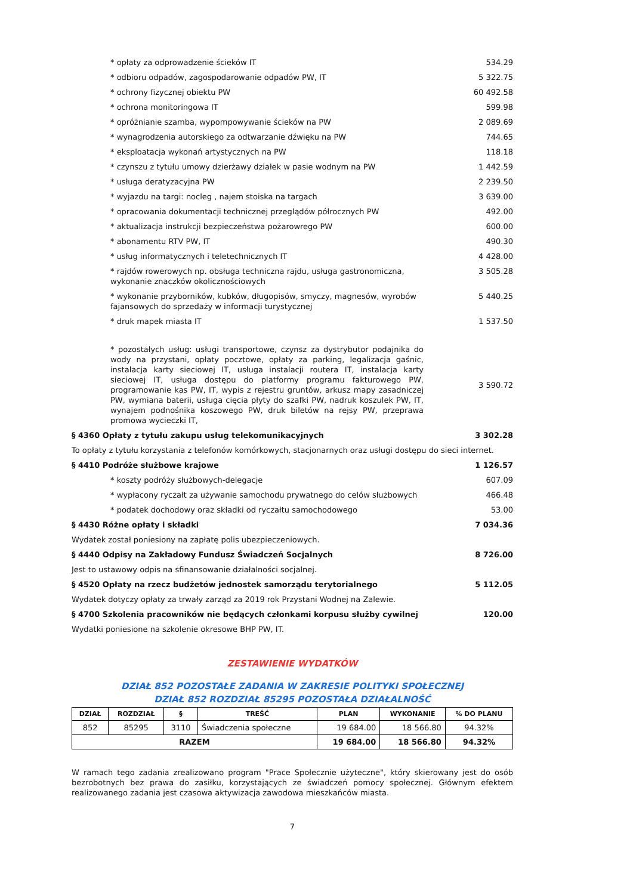* opłaty za odprowadzenie ścieków IT 534.29
* odbioru odpadów, zagospodarowanie odpadów PW, IT 5 322.75
* ochrony fizycznej obiektu PW 60 492.58
* ochrona monitoringowa IT 599.98
* opróżnianie szamba, wypompowywanie ścieków na PW 2 089.69
* wynagrodzenia autorskiego za odtwarzanie dźwięku na PW 744.65
* eksploatacja wykonań artystycznych na PW 118.18
* czynszu z tytułu umowy dzierżawy działek w pasie wodnym na PW 1 442.59
* usługa deratyzacyjna PW 2 239.50
* wyjazdu na targi: nocleg , najem stoiska na targach 3 639.00
* opracowania dokumentacji technicznej przeglądów półrocznych PW 492.00
* aktualizacja instrukcji bezpieczeństwa pożarowrego PW 600.00
* abonamentu RTV PW, IT 490.30
* usług informatycznych i teletechnicznych IT 4 428.00
* rajdów rowerowych np. obsługa techniczna rajdu, usługa gastronomiczna, wykonanie znaczków okolicznościowych 3 505.28
* wykonanie przyborników, kubków, długopisów, smyczy, magnesów, wyrobów fajansowych do sprzedaży w informacji turystycznej 5 440.25
* druk mapek miasta IT 1 537.50
* pozostałych usług: usługi transportowe, czynsz za dystrybutor podajnika do wody na przystani, opłaty pocztowe, opłaty za parking, legalizacja gaśnic, instalacja karty sieciowej IT, usługa instalacji routera IT, instalacja karty sieciowej IT, usługa dostępu do platformy programu fakturowego PW, programowanie kas PW, IT, wypis z rejestru gruntów, arkusz mapy zasadniczej PW, wymiana baterii, usługa cięcia płyty do szafki PW, nadruk koszulek PW, IT, wynajem podnośnika koszowego PW, druk biletów na rejsy PW, przeprawa promowa wycieczki IT, 3 590.72
§ 4360 Opłaty z tytułu zakupu usług telekomunikacyjnych 3 302.28
To opłaty z tytułu korzystania z telefonów komórkowych, stacjonarnych oraz usługi dostępu do sieci internet.
§ 4410 Podróże służbowe krajowe 1 126.57
* koszty podróży służbowych-delegacje 607.09
* wypłacony ryczałt za używanie samochodu prywatnego do celów służbowych 466.48
* podatek dochodowy oraz składki od ryczałtu samochodowego 53.00
§ 4430 Różne opłaty i składki 7 034.36
Wydatek został poniesiony na zapłatę polis ubezpieczeniowych.
§ 4440 Odpisy na Zakładowy Fundusz Świadczeń Socjalnych 8 726.00
Jest to ustawowy odpis na sfinansowanie działalności socjalnej.
§ 4520 Opłaty na rzecz budżetów jednostek samorządu terytorialnego 5 112.05
Wydatek dotyczy opłaty za trwały zarząd za 2019 rok Przystani Wodnej na Zalewie.
§ 4700 Szkolenia pracowników nie będących członkami korpusu służby cywilnej 120.00
Wydatki poniesione na szkolenie okresowe BHP PW, IT.
ZESTAWIENIE WYDATKÓW
DZIAŁ 852 POZOSTAŁE ZADANIA W ZAKRESIE POLITYKI SPOŁECZNEJ
DZIAŁ 852 ROZDZIAŁ 85295 POZOSTAŁA DZIAŁALNOŚĆ
| DZIAŁ | ROZDZIAŁ | § | TREŚĆ | PLAN | WYKONANIE | % DO PLANU |
| --- | --- | --- | --- | --- | --- | --- |
| 852 | 85295 | 3110 | Świadczenia społeczne | 19 684.00 | 18 566.80 | 94.32% |
| RAZEM | | | | 19 684.00 | 18 566.80 | 94.32% |
W ramach tego zadania zrealizowano program "Prace Społecznie użyteczne", który skierowany jest do osób bezrobotnych bez prawa do zasiłku, korzystających ze świadczeń pomocy społecznej. Głównym efektem realizowanego zadania jest czasowa aktywizacja zawodowa mieszkańców miasta.
7